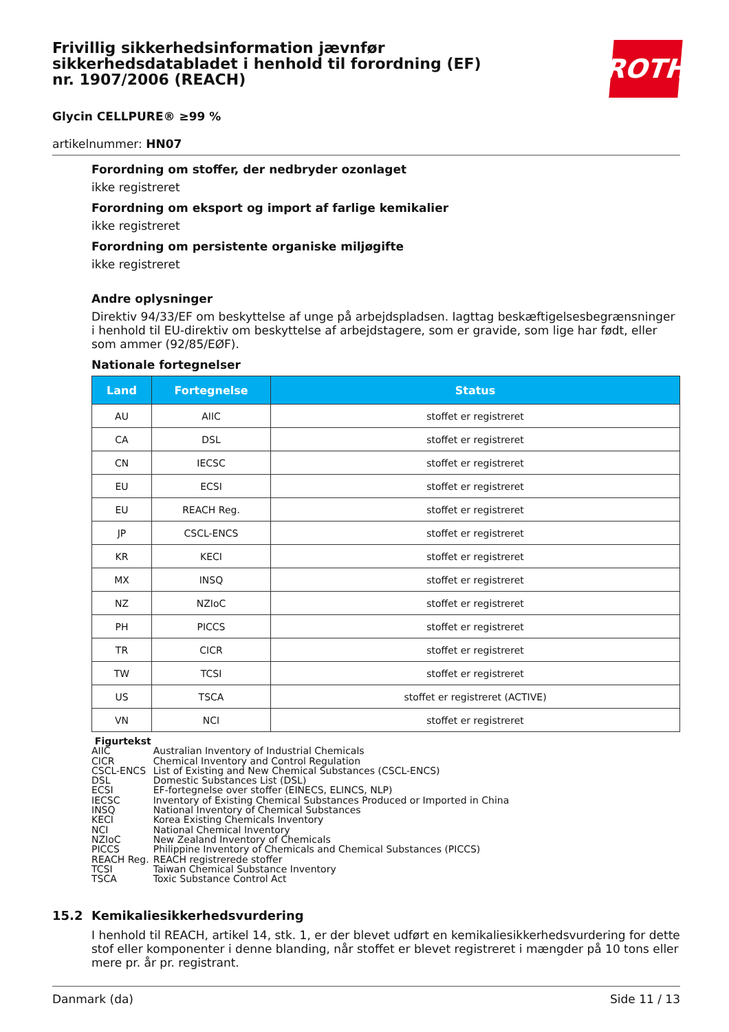Frivillig sikkerhedsinformation jævnfør sikkerhedsdatabladet i henhold til forordning (EF) nr. 1907/2006 (REACH)
ROTH
Glycin CELLPURE® ≥99 %
artikelnummer: HN07
Forordning om stoffer, der nedbryder ozonlaget
ikke registreret
Forordning om eksport og import af farlige kemikalier
ikke registreret
Forordning om persistente organiske miljøgifte
ikke registreret
Andre oplysninger
Direktiv 94/33/EF om beskyttelse af unge på arbejdspladsen. Iagttag beskæftigelsesbegrænsninger i henhold til EU-direktiv om beskyttelse af arbejdstagere, som er gravide, som lige har født, eller som ammer (92/85/EØF).
Nationale fortegnelser
| Land | Fortegnelse | Status |
| --- | --- | --- |
| AU | AIIC | stoffet er registreret |
| CA | DSL | stoffet er registreret |
| CN | IECSC | stoffet er registreret |
| EU | ECSI | stoffet er registreret |
| EU | REACH Reg. | stoffet er registreret |
| JP | CSCL-ENCS | stoffet er registreret |
| KR | KECI | stoffet er registreret |
| MX | INSQ | stoffet er registreret |
| NZ | NZIoC | stoffet er registreret |
| PH | PICCS | stoffet er registreret |
| TR | CICR | stoffet er registreret |
| TW | TCSI | stoffet er registreret |
| US | TSCA | stoffet er registreret (ACTIVE) |
| VN | NCI | stoffet er registreret |
Figurtekst
| AIIC | Australian Inventory of Industrial Chemicals |
| CICR | Chemical Inventory and Control Regulation |
| CSCL-ENCS | List of Existing and New Chemical Substances (CSCL-ENCS) |
| DSL | Domestic Substances List (DSL) |
| ECSI | EF-fortegnelse over stoffer (EINECS, ELINCS, NLP) |
| IECSC | Inventory of Existing Chemical Substances Produced or Imported in China |
| INSQ | National Inventory of Chemical Substances |
| KECI | Korea Existing Chemicals Inventory |
| NCI | National Chemical Inventory |
| NZIoC | New Zealand Inventory of Chemicals |
| PICCS | Philippine Inventory of Chemicals and Chemical Substances (PICCS) |
| REACH Reg. | REACH registrerede stoffer |
| TCSI | Taiwan Chemical Substance Inventory |
| TSCA | Toxic Substance Control Act |
15.2 Kemikaliesikkerhedsvurdering
I henhold til REACH, artikel 14, stk. 1, er der blevet udført en kemikaliesikkerhedsvurdering for dette stof eller komponenter i denne blanding, når stoffet er blevet registreret i mængder på 10 tons eller mere pr. år pr. registrant.
Danmark (da) Side 11 / 13